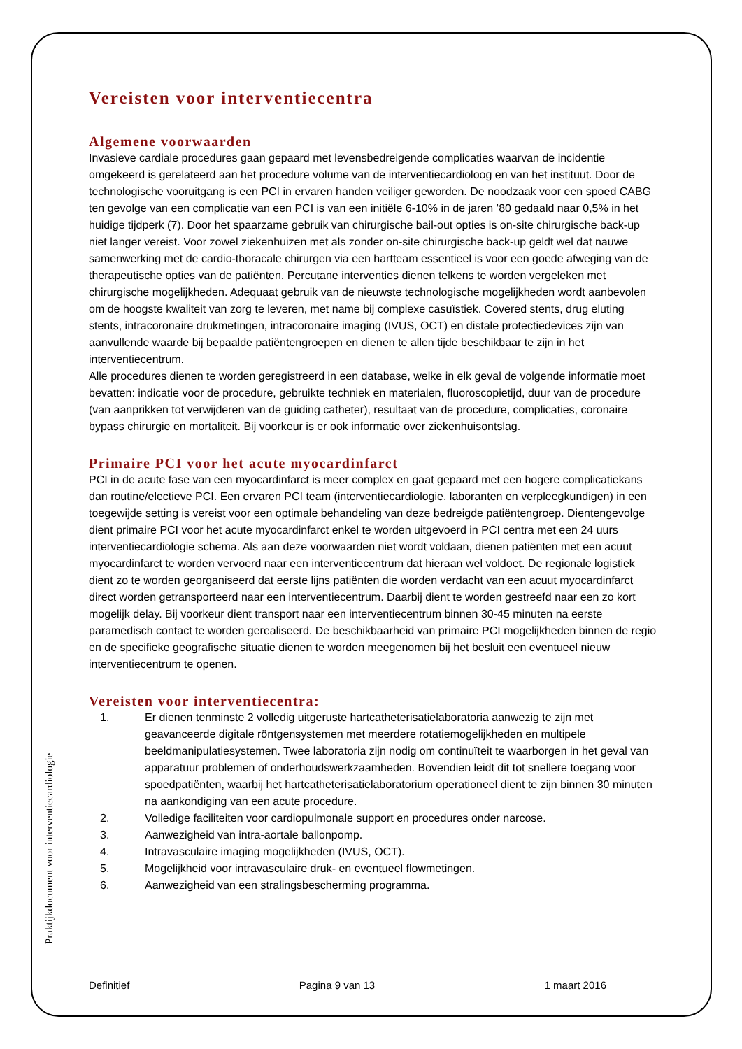Vereisten voor interventiecentra
Algemene voorwaarden
Invasieve cardiale procedures gaan gepaard met levensbedreigende complicaties waarvan de incidentie omgekeerd is gerelateerd aan het procedure volume van de interventiecardioloog en van het instituut. Door de technologische vooruitgang is een PCI in ervaren handen veiliger geworden. De noodzaak voor een spoed CABG ten gevolge van een complicatie van een PCI is van een initiële 6-10% in de jaren ’80 gedaald naar 0,5% in het huidige tijdperk (7). Door het spaarzame gebruik van chirurgische bail-out opties is on-site chirurgische back-up niet langer vereist. Voor zowel ziekenhuizen met als zonder on-site chirurgische back-up geldt wel dat nauwe samenwerking met de cardio-thoracale chirurgen via een hartteam essentieel is voor een goede afweging van de therapeutische opties van de patiënten. Percutane interventies dienen telkens te worden vergeleken met chirurgische mogelijkheden. Adequaat gebruik van de nieuwste technologische mogelijkheden wordt aanbevolen om de hoogste kwaliteit van zorg te leveren, met name bij complexe casuïstiek. Covered stents, drug eluting stents, intracoronaire drukmetingen, intracoronaire imaging (IVUS, OCT) en distale protectiedevices zijn van aanvullende waarde bij bepaalde patiëntengroepen en dienen te allen tijde beschikbaar te zijn in het interventiecentrum.
Alle procedures dienen te worden geregistreerd in een database, welke in elk geval de volgende informatie moet bevatten: indicatie voor de procedure, gebruikte techniek en materialen, fluoroscopietijd, duur van de procedure (van aanprikken tot verwijderen van de guiding catheter), resultaat van de procedure, complicaties, coronaire bypass chirurgie en mortaliteit. Bij voorkeur is er ook informatie over ziekenhuisontslag.
Primaire PCI voor het acute myocardinfarct
PCI in de acute fase van een myocardinfarct is meer complex en gaat gepaard met een hogere complicatiekans dan routine/electieve PCI. Een ervaren PCI team (interventiecardiologie, laboranten en verpleegkundigen) in een toegewijde setting is vereist voor een optimale behandeling van deze bedreigde patiëntengroep. Dientengevolge dient primaire PCI voor het acute myocardinfarct enkel te worden uitgevoerd in PCI centra met een 24 uurs interventiecardiologie schema. Als aan deze voorwaarden niet wordt voldaan, dienen patiënten met een acuut myocardinfarct te worden vervoerd naar een interventiecentrum dat hieraan wel voldoet. De regionale logistiek dient zo te worden georganiseerd dat eerste lijns patiënten die worden verdacht van een acuut myocardinfarct direct worden getransporteerd naar een interventiecentrum. Daarbij dient te worden gestreefd naar een zo kort mogelijk delay. Bij voorkeur dient transport naar een interventiecentrum binnen 30-45 minuten na eerste paramedisch contact te worden gerealiseerd. De beschikbaarheid van primaire PCI mogelijkheden binnen de regio en de specifieke geografische situatie dienen te worden meegenomen bij het besluit een eventueel nieuw interventiecentrum te openen.
Vereisten voor interventiecentra:
1. Er dienen tenminste 2 volledig uitgeruste hartcatheterisatielaboratoria aanwezig te zijn met geavanceerde digitale röntgensystemen met meerdere rotatiemogelijkheden en multipele beeldmanipulatiesystemen. Twee laboratoria zijn nodig om continuïteit te waarborgen in het geval van apparatuur problemen of onderhoudswerkzaamheden. Bovendien leidt dit tot snellere toegang voor spoedpatiënten, waarbij het hartcatheterisatielaboratorium operationeel dient te zijn binnen 30 minuten na aankondiging van een acute procedure.
2. Volledige faciliteiten voor cardiopulmonale support en procedures onder narcose.
3. Aanwezigheid van intra-aortale ballonpomp.
4. Intravasculaire imaging mogelijkheden (IVUS, OCT).
5. Mogelijkheid voor intravasculaire druk- en eventueel flowmetingen.
6. Aanwezigheid van een stralingsbescherming programma.
Praktijkdocument voor interventiecardiologie
Definitief Pagina 9 van 13 1 maart 2016